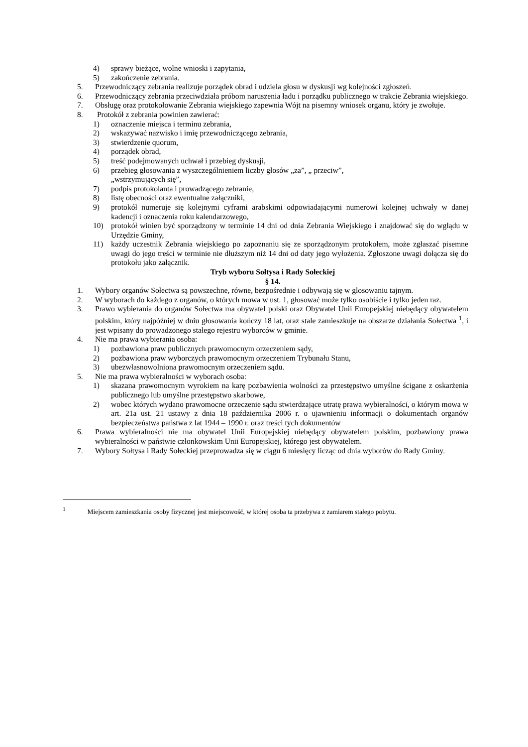4) sprawy bieżące, wolne wnioski i zapytania,
5) zakończenie zebrania.
5. Przewodniczący zebrania realizuje porządek obrad i udziela głosu w dyskusji wg kolejności zgłoszeń.
6. Przewodniczący zebrania przeciwdziała próbom naruszenia ładu i porządku publicznego w trakcie Zebrania wiejskiego.
7. Obsługę oraz protokołowanie Zebrania wiejskiego zapewnia Wójt na pisemny wniosek organu, który je zwołuje.
8. Protokół z zebrania powinien zawierać:
1) oznaczenie miejsca i terminu zebrania,
2) wskazywać nazwisko i imię przewodniczącego zebrania,
3) stwierdzenie quorum,
4) porządek obrad,
5) treść podejmowanych uchwał i przebieg dyskusji,
6) przebieg głosowania z wyszczególnieniem liczby głosów „za”, „ przeciw”,
„wstrzymujących się”,
7) podpis protokolanta i prowadzącego zebranie,
8) listę obecności oraz ewentualne załączniki,
9) protokół numeruje się kolejnymi cyframi arabskimi odpowiadającymi numerowi kolejnej uchwały w danej kadencji i oznaczenia roku kalendarzowego,
10) protokół winien być sporządzony w terminie 14 dni od dnia Zebrania Wiejskiego i znajdować się do wglądu w Urzędzie Gminy,
11) każdy uczestnik Zebrania wiejskiego po zapoznaniu się ze sporządzonym protokołem, może zgłaszać pisemne uwagi do jego treści w terminie nie dłuższym niż 14 dni od daty jego wyłożenia. Zgłoszone uwagi dołącza się do protokołu jako załącznik.
Tryb wyboru Sołtysa i Rady Sołeckiej
§ 14.
1. Wybory organów Sołectwa są powszechne, równe, bezpośrednie i odbywają się w glosowaniu tajnym.
2. W wyborach do każdego z organów, o których mowa w ust. 1, głosować może tylko osobiście i tylko jeden raz.
3. Prawo wybierania do organów Sołectwa ma obywatel polski oraz Obywatel Unii Europejskiej niebędący obywatelem polskim, który najpóźniej w dniu głosowania kończy 18 lat, oraz stale zamieszkuje na obszarze działania Sołectwa <sup>1</sup>, i jest wpisany do prowadzonego stałego rejestru wyborców w gminie.
4. Nie ma prawa wybierania osoba:
1) pozbawiona praw publicznych prawomocnym orzeczeniem sądy,
2) pozbawiona praw wyborczych prawomocnym orzeczeniem Trybunału Stanu,
3) ubezwłasnowolniona prawomocnym orzeczeniem sądu.
5. Nie ma prawa wybieralności w wyborach osoba:
1) skazana prawomocnym wyrokiem na karę pozbawienia wolności za przestępstwo umyślne ścigane z oskarżenia publicznego lub umyślne przestępstwo skarbowe,
2) wobec których wydano prawomocne orzeczenie sądu stwierdzające utratę prawa wybieralności, o którym mowa w art. 21a ust. 21 ustawy z dnia 18 października 2006 r. o ujawnieniu informacji o dokumentach organów bezpieczeństwa państwa z lat 1944 – 1990 r. oraz treści tych dokumentów
6. Prawa wybieralności nie ma obywatel Unii Europejskiej niebędący obywatelem polskim, pozbawiony prawa wybieralności w państwie członkowskim Unii Europejskiej, którego jest obywatelem.
7. Wybory Sołtysa i Rady Sołeckiej przeprowadza się w ciągu 6 miesięcy licząc od dnia wyborów do Rady Gminy.
<sup>1</sup> Miejscem zamieszkania osoby fizycznej jest miejscowość, w której osoba ta przebywa z zamiarem stałego pobytu.